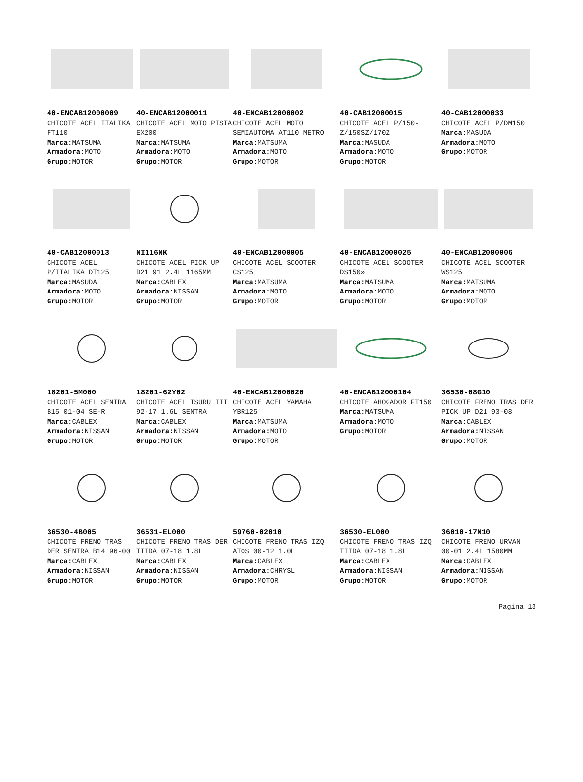40-ENCAB12000009
CHICOTE ACEL ITALIKA FT110
Marca: MATSUMA
Armadora: MOTO
Grupo: MOTOR
40-ENCAB12000011
CHICOTE ACEL MOTO PISTA EX200
Marca: MATSUMA
Armadora: MOTO
Grupo: MOTOR
40-ENCAB12000002
CHICOTE ACEL MOTO SEMIAUTOMA AT110 METRO
Marca: MATSUMA
Armadora: MOTO
Grupo: MOTOR
40-CAB12000015
CHICOTE ACEL P/150-Z/150SZ/170Z
Marca: MASUDA
Armadora: MOTO
Grupo: MOTOR
40-CAB12000033
CHICOTE ACEL P/DM150
Marca: MASUDA
Armadora: MOTO
Grupo: MOTOR
40-CAB12000013
CHICOTE ACEL P/ITALIKA DT125
Marca: MASUDA
Armadora: MOTO
Grupo: MOTOR
NI116NK
CHICOTE ACEL PICK UP D21 91 2.4L 1165MM
Marca: CABLEX
Armadora: NISSAN
Grupo: MOTOR
40-ENCAB12000005
CHICOTE ACEL SCOOTER CS125
Marca: MATSUMA
Armadora: MOTO
Grupo: MOTOR
40-ENCAB12000025
CHICOTE ACEL SCOOTER DS150»
Marca: MATSUMA
Armadora: MOTO
Grupo: MOTOR
40-ENCAB12000006
CHICOTE ACEL SCOOTER WS125
Marca: MATSUMA
Armadora: MOTO
Grupo: MOTOR
18201-5M000
CHICOTE ACEL SENTRA B15 01-04 SE-R
Marca: CABLEX
Armadora: NISSAN
Grupo: MOTOR
18201-62Y02
CHICOTE ACEL TSURU III 92-17 1.6L SENTRA
Marca: CABLEX
Armadora: NISSAN
Grupo: MOTOR
40-ENCAB12000020
CHICOTE ACEL YAMAHA YBR125
Marca: MATSUMA
Armadora: MOTO
Grupo: MOTOR
40-ENCAB12000104
CHICOTE AHOGADOR FT150
Marca: MATSUMA
Armadora: MOTO
Grupo: MOTOR
36530-08G10
CHICOTE FRENO TRAS DER PICK UP D21 93-08
Marca: CABLEX
Armadora: NISSAN
Grupo: MOTOR
36530-4B005
CHICOTE FRENO TRAS DER SENTRA B14 96-00
Marca: CABLEX
Armadora: NISSAN
Grupo: MOTOR
36531-EL000
CHICOTE FRENO TRAS DER TIIDA 07-18 1.8L
Marca: CABLEX
Armadora: NISSAN
Grupo: MOTOR
59760-02010
CHICOTE FRENO TRAS IZQ ATOS 00-12 1.0L
Marca: CABLEX
Armadora: CHRYSL
Grupo: MOTOR
36530-EL000
CHICOTE FRENO TRAS IZQ TIIDA 07-18 1.8L
Marca: CABLEX
Armadora: NISSAN
Grupo: MOTOR
36010-17N10
CHICOTE FRENO URVAN 00-01 2.4L 1580MM
Marca: CABLEX
Armadora: NISSAN
Grupo: MOTOR
Pagina 13